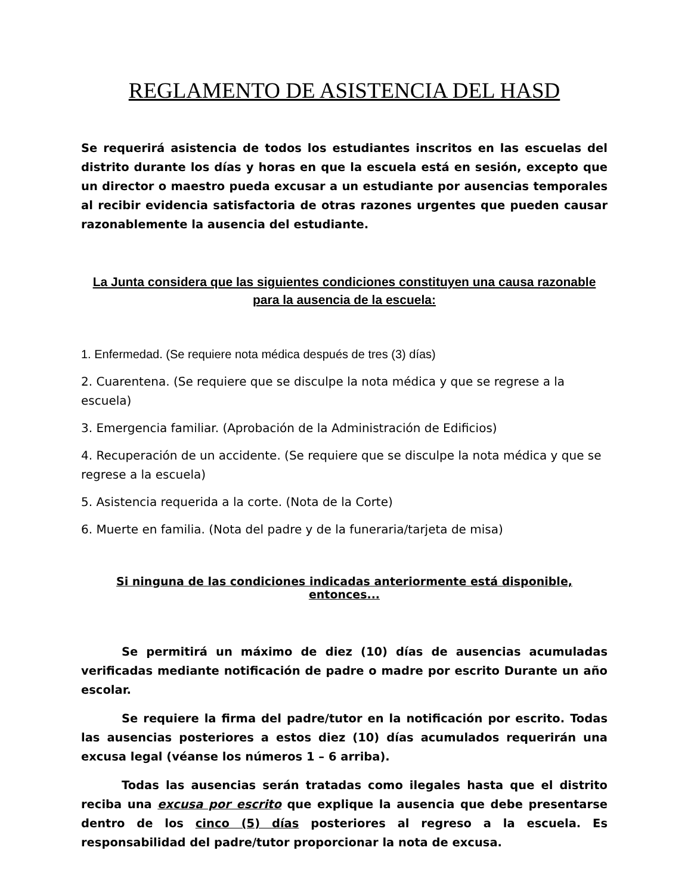REGLAMENTO DE ASISTENCIA DEL HASD
Se requerirá asistencia de todos los estudiantes inscritos en las escuelas del distrito durante los días y horas en que la escuela está en sesión, excepto que un director o maestro pueda excusar a un estudiante por ausencias temporales al recibir evidencia satisfactoria de otras razones urgentes que pueden causar razonablemente la ausencia del estudiante.
La Junta considera que las siguientes condiciones constituyen una causa razonable para la ausencia de la escuela:
1. Enfermedad. (Se requiere nota médica después de tres (3) días)
2. Cuarentena. (Se requiere que se disculpe la nota médica y que se regrese a la escuela)
3. Emergencia familiar. (Aprobación de la Administración de Edificios)
4. Recuperación de un accidente. (Se requiere que se disculpe la nota médica y que se regrese a la escuela)
5. Asistencia requerida a la corte. (Nota de la Corte)
6. Muerte en familia. (Nota del padre y de la funeraria/tarjeta de misa)
Si ninguna de las condiciones indicadas anteriormente está disponible, entonces...
Se permitirá un máximo de diez (10) días de ausencias acumuladas verificadas mediante notificación de padre o madre por escrito Durante un año escolar.
Se requiere la firma del padre/tutor en la notificación por escrito. Todas las ausencias posteriores a estos diez (10) días acumulados requerirán una excusa legal (véanse los números 1 – 6 arriba).
Todas las ausencias serán tratadas como ilegales hasta que el distrito reciba una excusa por escrito que explique la ausencia que debe presentarse dentro de los cinco (5) días posteriores al regreso a la escuela. Es responsabilidad del padre/tutor proporcionar la nota de excusa.